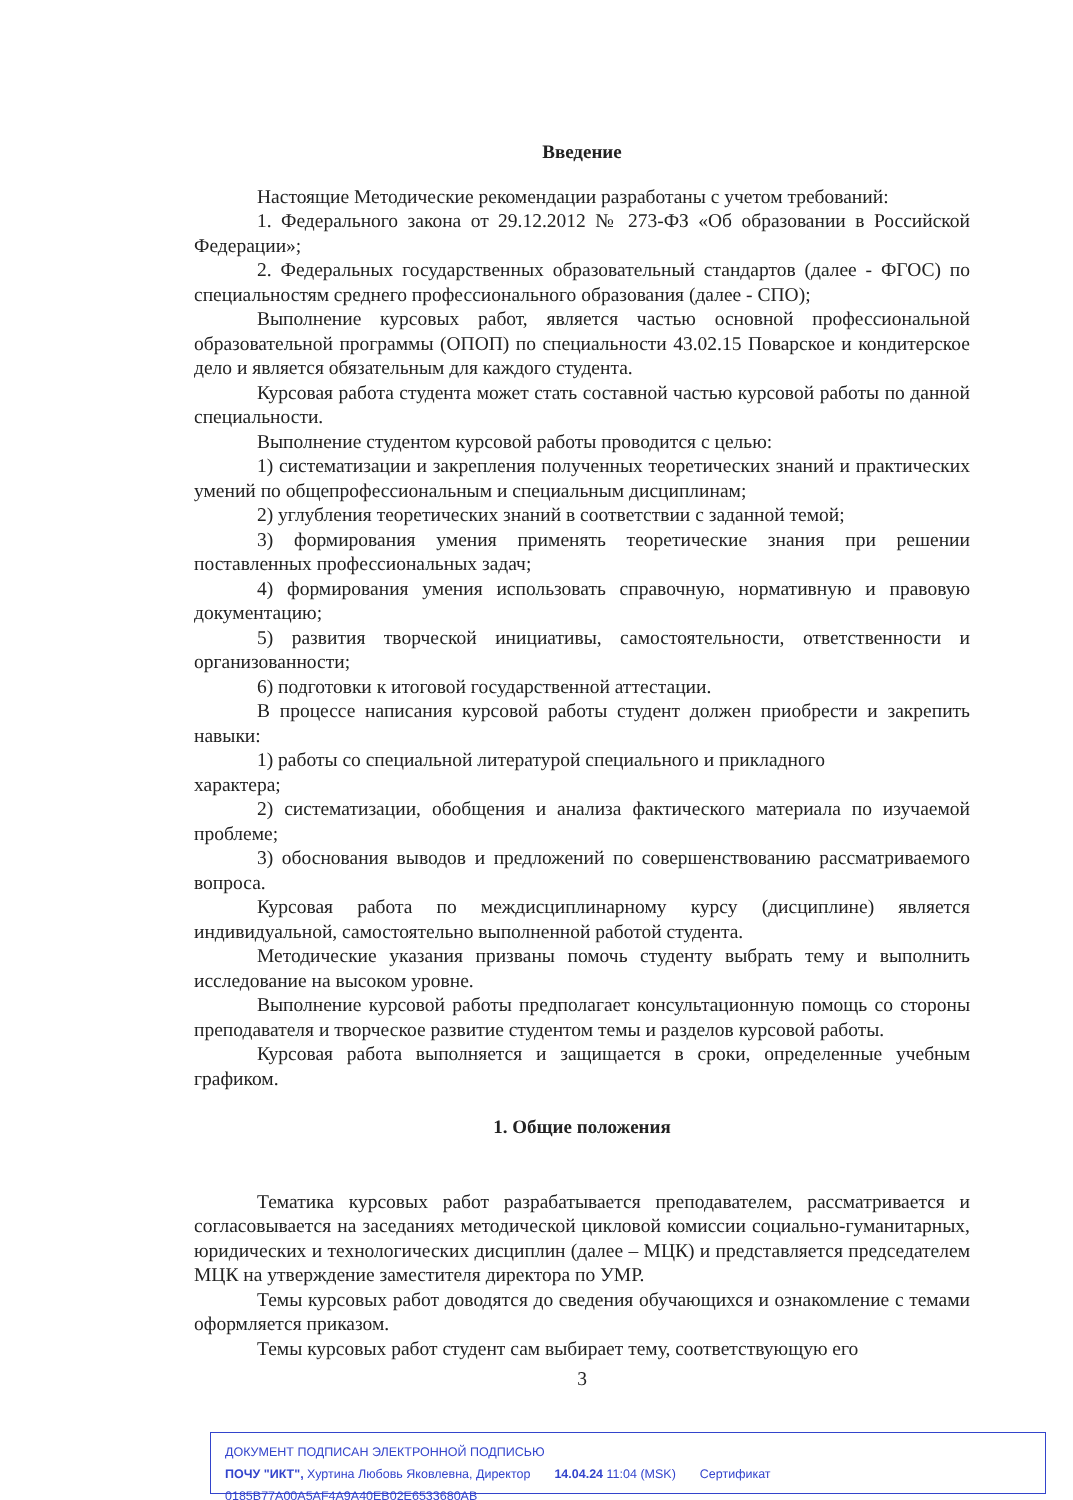Введение
Настоящие Методические рекомендации разработаны с учетом требований:
1. Федерального закона от 29.12.2012 № 273-ФЗ «Об образовании в Российской Федерации»;
2. Федеральных государственных образовательный стандартов (далее - ФГОС) по специальностям среднего профессионального образования (далее - СПО);
Выполнение курсовых работ, является частью основной профессиональной образовательной программы (ОПОП) по специальности 43.02.15 Поварское и кондитерское дело и является обязательным для каждого студента.
Курсовая работа студента может стать составной частью курсовой работы по данной специальности.
Выполнение студентом курсовой работы проводится с целью:
1) систематизации и закрепления полученных теоретических знаний и практических умений по общепрофессиональным и специальным дисциплинам;
2) углубления теоретических знаний в соответствии с заданной темой;
3) формирования умения применять теоретические знания при решении поставленных профессиональных задач;
4) формирования умения использовать справочную, нормативную и правовую документацию;
5) развития творческой инициативы, самостоятельности, ответственности и организованности;
6) подготовки к итоговой государственной аттестации.
В процессе написания курсовой работы студент должен приобрести и закрепить навыки:
1) работы со специальной литературой специального и прикладного
характера;
2) систематизации, обобщения и анализа фактического материала по изучаемой проблеме;
3) обоснования выводов и предложений по совершенствованию рассматриваемого вопроса.
Курсовая работа по междисциплинарному курсу (дисциплине) является индивидуальной, самостоятельно выполненной работой студента.
Методические указания призваны помочь студенту выбрать тему и выполнить исследование на высоком уровне.
Выполнение курсовой работы предполагает консультационную помощь со стороны преподавателя и творческое развитие студентом темы и разделов курсовой работы.
Курсовая работа выполняется и защищается в сроки, определенные учебным графиком.
1. Общие положения
Тематика курсовых работ разрабатывается преподавателем, рассматривается и согласовывается на заседаниях методической цикловой комиссии социально-гуманитарных, юридических и технологических дисциплин (далее – МЦК) и представляется председателем МЦК на утверждение заместителя директора по УМР.
Темы курсовых работ доводятся до сведения обучающихся и ознакомление с темами оформляется приказом.
Темы курсовых работ студент сам выбирает тему, соответствующую его
3
ДОКУМЕНТ ПОДПИСАН ЭЛЕКТРОННОЙ ПОДПИСЬЮ
ПОЧУ "ИКТ", Хуртина Любовь Яковлевна, Директор 14.04.24 11:04 (MSK) Сертификат 0185B77A00A5AF4A9A40EB02E6533680AB